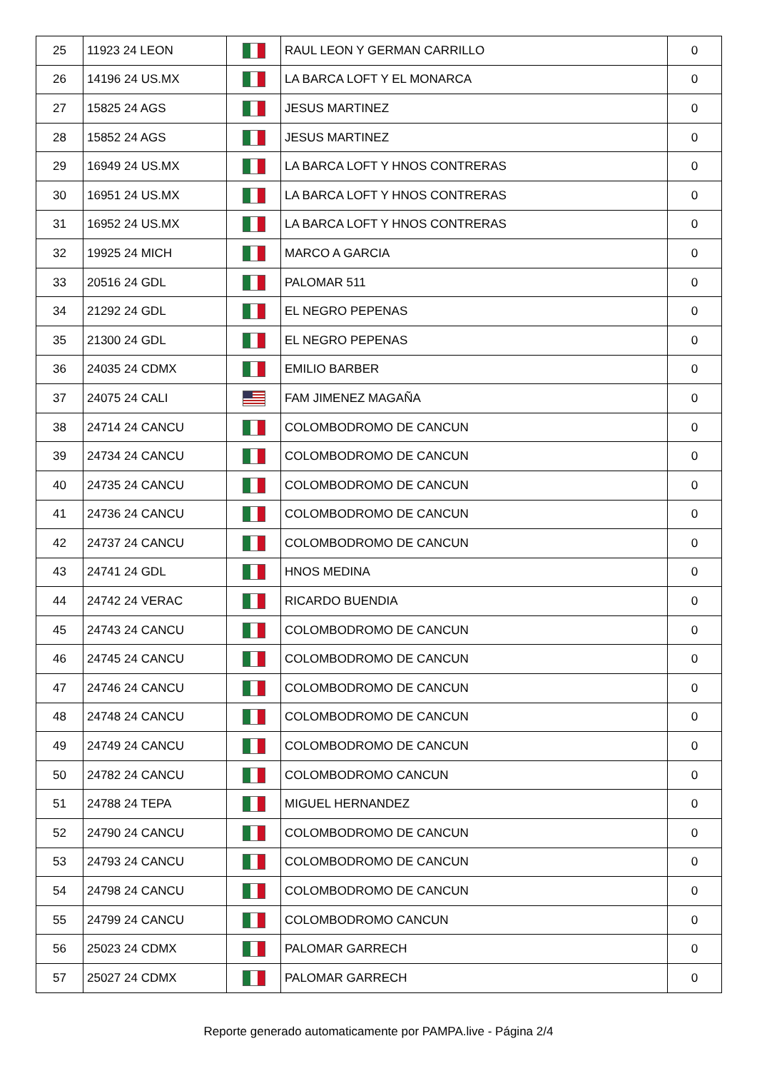| 25 | 11923 24 LEON | | RAUL LEON Y GERMAN CARRILLO | 0 |
| 26 | 14196 24 US.MX | | LA BARCA LOFT Y EL MONARCA | 0 |
| 27 | 15825 24 AGS | | JESUS MARTINEZ | 0 |
| 28 | 15852 24 AGS | | JESUS MARTINEZ | 0 |
| 29 | 16949 24 US.MX | | LA BARCA LOFT Y HNOS CONTRERAS | 0 |
| 30 | 16951 24 US.MX | | LA BARCA LOFT Y HNOS CONTRERAS | 0 |
| 31 | 16952 24 US.MX | | LA BARCA LOFT Y HNOS CONTRERAS | 0 |
| 32 | 19925 24 MICH | | MARCO A GARCIA | 0 |
| 33 | 20516 24 GDL | | PALOMAR 511 | 0 |
| 34 | 21292 24 GDL | | EL NEGRO PEPENAS | 0 |
| 35 | 21300 24 GDL | | EL NEGRO PEPENAS | 0 |
| 36 | 24035 24 CDMX | | EMILIO BARBER | 0 |
| 37 | 24075 24 CALI | | FAM JIMENEZ MAGAÑA | 0 |
| 38 | 24714 24 CANCU | | COLOMBODROMO DE CANCUN | 0 |
| 39 | 24734 24 CANCU | | COLOMBODROMO DE CANCUN | 0 |
| 40 | 24735 24 CANCU | | COLOMBODROMO DE CANCUN | 0 |
| 41 | 24736 24 CANCU | | COLOMBODROMO DE CANCUN | 0 |
| 42 | 24737 24 CANCU | | COLOMBODROMO DE CANCUN | 0 |
| 43 | 24741 24 GDL | | HNOS MEDINA | 0 |
| 44 | 24742 24 VERAC | | RICARDO BUENDIA | 0 |
| 45 | 24743 24 CANCU | | COLOMBODROMO DE CANCUN | 0 |
| 46 | 24745 24 CANCU | | COLOMBODROMO DE CANCUN | 0 |
| 47 | 24746 24 CANCU | | COLOMBODROMO DE CANCUN | 0 |
| 48 | 24748 24 CANCU | | COLOMBODROMO DE CANCUN | 0 |
| 49 | 24749 24 CANCU | | COLOMBODROMO DE CANCUN | 0 |
| 50 | 24782 24 CANCU | | COLOMBODROMO CANCUN | 0 |
| 51 | 24788 24 TEPA | | MIGUEL HERNANDEZ | 0 |
| 52 | 24790 24 CANCU | | COLOMBODROMO DE CANCUN | 0 |
| 53 | 24793 24 CANCU | | COLOMBODROMO DE CANCUN | 0 |
| 54 | 24798 24 CANCU | | COLOMBODROMO DE CANCUN | 0 |
| 55 | 24799 24 CANCU | | COLOMBODROMO CANCUN | 0 |
| 56 | 25023 24 CDMX | | PALOMAR GARRECH | 0 |
| 57 | 25027 24 CDMX | | PALOMAR GARRECH | 0 |
Reporte generado automaticamente por PAMPA.live - Página 2/4